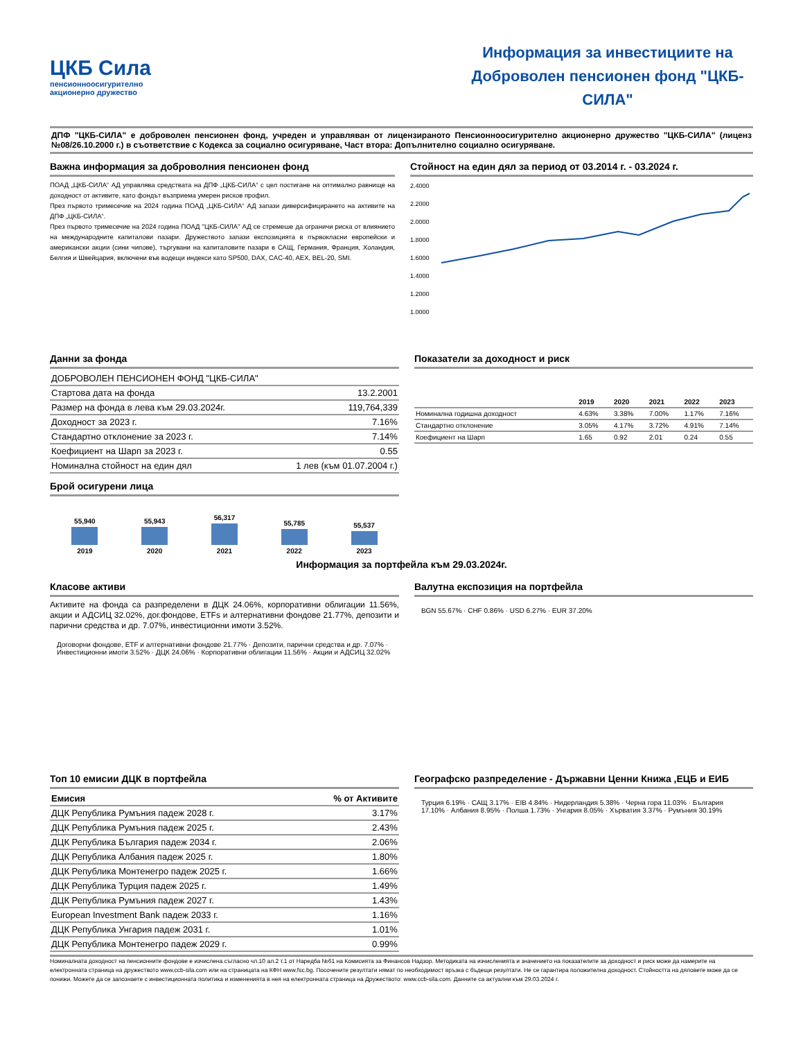ЦКБ Сила
пенсионноосигурително
акционерно дружество
Информация за инвестициите на Доброволен пенсионен фонд "ЦКБ-СИЛА"
ДПФ "ЦКБ-СИЛА" е доброволен пенсионен фонд, учреден и управляван от лицензираното Пенсионноосигурително акционерно дружество "ЦКБ-СИЛА" (лиценз №08/26.10.2000 г.) в съответствие с Кодекса за социално осигуряване, Част втора: Допълнително социално осигуряване.
Важна информация за доброволния пенсионен фонд
ПОАД „ЦКБ-СИЛА“ АД управлява средствата на ДПФ „ЦКБ-СИЛА“ с цел постигане на оптимално равнище на доходност от активите, като фондът възприема умерен рисков профил.
През първото тримесечие на 2024 година ПОАД „ЦКБ-СИЛА“ АД запази диверсифицирането на активите на ДПФ „ЦКБ-СИЛА“.
През първото тримесечие на 2024 година ПОАД "ЦКБ-СИЛА" АД се стремеше да ограничи риска от влиянието на международните капиталови пазари. Дружеството запази експозицията в първокласни европейски и американски акции (сини чипове), търгувани на капиталовите пазари в САЩ, Германия, Франция, Холандия, Белгия и Швейцария, включени във водещи индекси като SP500, DAX, CAC-40, AEX, BEL-20, SMI.
Стойност на един дял за период от 03.2014 г. - 03.2024 г.
2.4000
2.2000
2.0000
1.8000
1.6000
1.4000
1.2000
1.0000
Данни за фонда
| ДОБРОВОЛЕН ПЕНСИОНЕН ФОНД "ЦКБ-СИЛА" | |
| Стартова дата на фонда | 13.2.2001 |
| Размер на фонда в лева към 29.03.2024г. | 119,764,339 |
| Доходност за 2023 г. | 7.16% |
| Стандартно отклонение за 2023 г. | 7.14% |
| Коефициент на Шарп за 2023 г. | 0.55 |
| Номинална стойност на един дял | 1 лев (към 01.07.2004 г.) |
Брой осигурени лица
55,940 2019
55,943 2020
56,317 2021
55,785 2022
55,537 2023
Показатели за доходност и риск
| | 2019 | 2020 | 2021 | 2022 | 2023 |
| --- | --- | --- | --- | --- | --- |
| Номинална годишна доходност | 4.63% | 3.38% | 7.00% | 1.17% | 7.16% |
| Стандартно отклонение | 3.05% | 4.17% | 3.72% | 4.91% | 7.14% |
| Коефициент на Шарп | 1.65 | 0.92 | 2.01 | 0.24 | 0.55 |
Информация за портфейла към 29.03.2024г.
Класове активи
Активите на фонда са разпределени в ДЦК 24.06%, корпоративни облигации 11.56%, акции и АДСИЦ 32.02%, дог.фондове, ETFs и алтернативни фондове 21.77%, депозити и парични средства и др. 7.07%, инвестиционни имоти 3.52%.
Договорни фондове, ETF и алтернативни фондове 21.77% · Депозити, парични средства и др. 7.07% · Инвестиционни имоти 3.52% · ДЦК 24.06% · Корпоративни облигации 11.56% · Акции и АДСИЦ 32.02%
Валутна експозиция на портфейла
BGN 55.67% · CHF 0.86% · USD 6.27% · EUR 37.20%
Топ 10 емисии ДЦК в портфейла
| Емисия | % от Активите |
| --- | --- |
| ДЦК Република Румъния падеж 2028 г. | 3.17% |
| ДЦК Република Румъния падеж 2025 г. | 2.43% |
| ДЦК Република България падеж 2034 г. | 2.06% |
| ДЦК Република Албания падеж 2025 г. | 1.80% |
| ДЦК Република Монтенегро падеж 2025 г. | 1.66% |
| ДЦК Република Турция падеж 2025 г. | 1.49% |
| ДЦК Република Румъния падеж 2027 г. | 1.43% |
| European Investment Bank падеж 2033 г. | 1.16% |
| ДЦК Република Унгария падеж 2031 г. | 1.01% |
| ДЦК Република Монтенегро падеж 2029 г. | 0.99% |
Географско разпределение - Държавни Ценни Книжа ,ЕЦБ и ЕИБ
Турция 6.19% · САЩ 3.17% · EIB 4.84% · Нидерландия 5.38% · Черна гора 11.03% · България 17.10% · Албания 8.95% · Полша 1.73% · Унгария 8.05% · Хърватия 3.37% · Румъния 30.19%
Номиналната доходност на пенсионните фондове е изчислена съгласно чл.10 ал.2 т.1 от Наредба №61 на Комисията за Финансов Надзор. Методиката на изчисленията и значението на показателите за доходност и риск може да намерите на електронната страница на дружеството www.ccb-sila.com или на страницата на КФН www.fsc.bg. Посочените резултати нямат по необходимост връзка с бъдещи резултати. Не се гарантира положителна доходност. Стойността на дяловете може да се понижи. Можете да се запознаете с инвестиционната политика и измененията в нея на електронната страница на Дружеството: www.ccb-sila.com. Данните са актуални към 29.03.2024 г.